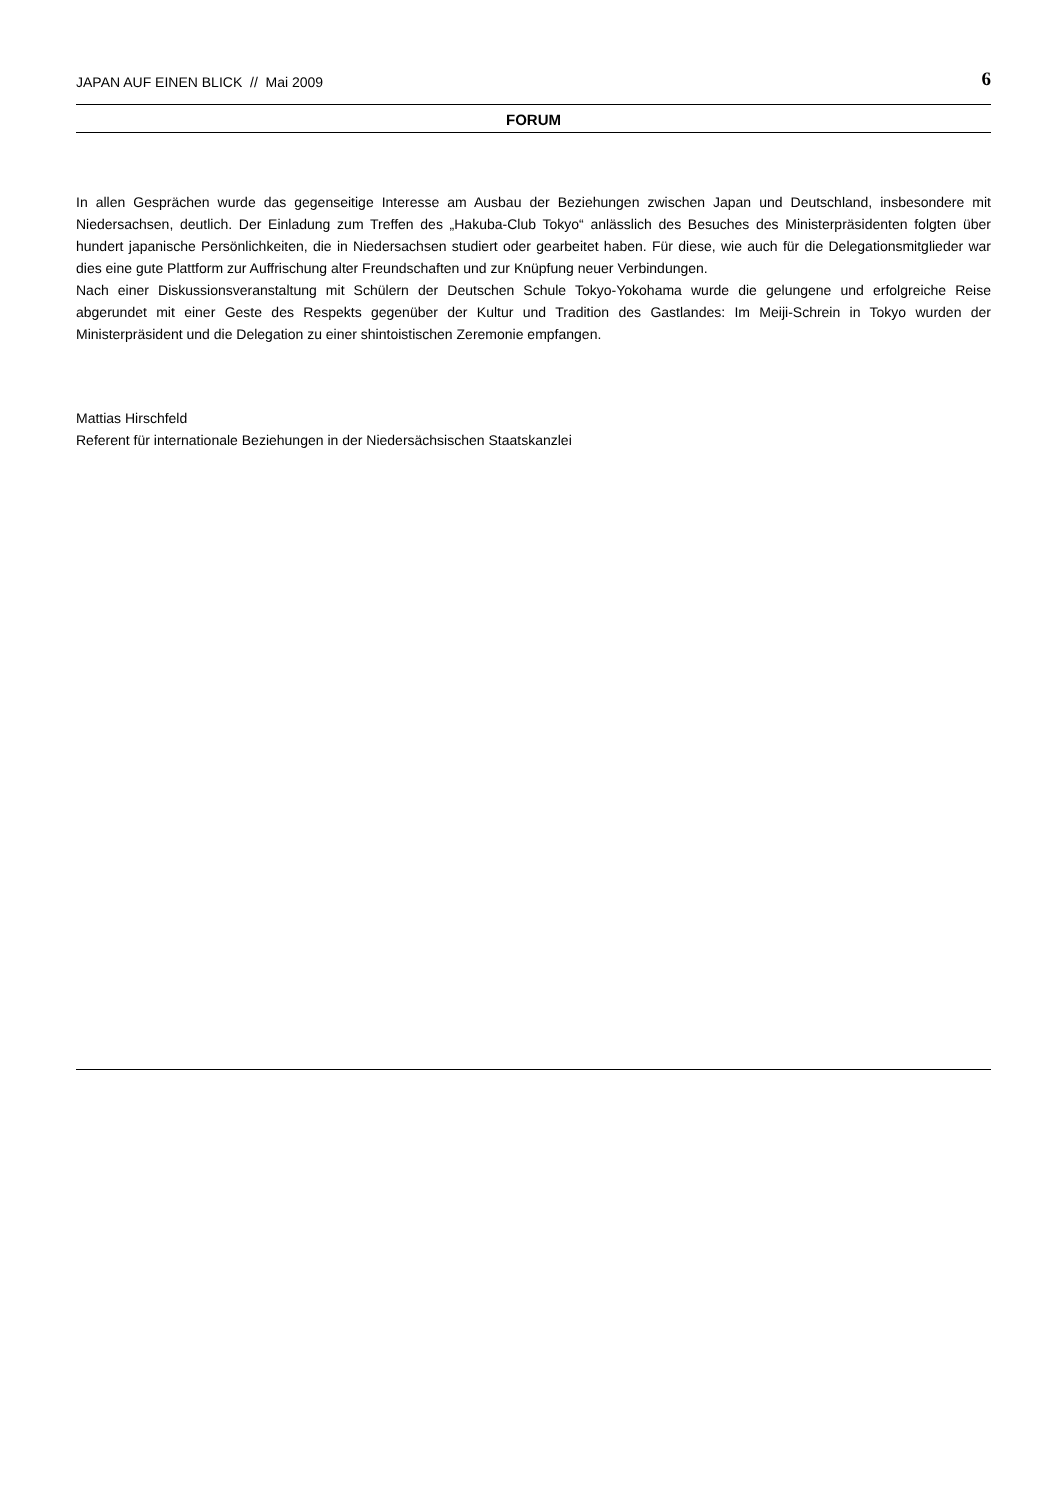JAPAN AUF EINEN BLICK // Mai 2009 6
FORUM
In allen Gesprächen wurde das gegenseitige Interesse am Ausbau der Beziehungen zwischen Japan und Deutschland, insbesondere mit Niedersachsen, deutlich. Der Einladung zum Treffen des „Hakuba-Club Tokyo“ anlässlich des Besuches des Ministerpräsidenten folgten über hundert japanische Persönlichkeiten, die in Niedersachsen studiert oder gearbeitet haben. Für diese, wie auch für die Delegationsmitglieder war dies eine gute Plattform zur Auffrischung alter Freundschaften und zur Knüpfung neuer Verbindungen.
Nach einer Diskussionsveranstaltung mit Schülern der Deutschen Schule Tokyo-Yokohama wurde die gelungene und erfolgreiche Reise abgerundet mit einer Geste des Respekts gegenüber der Kultur und Tradition des Gastlandes: Im Meiji-Schrein in Tokyo wurden der Ministerpräsident und die Delegation zu einer shintoistischen Zeremonie empfangen.
Mattias Hirschfeld
Referent für internationale Beziehungen in der Niedersächsischen Staatskanzlei